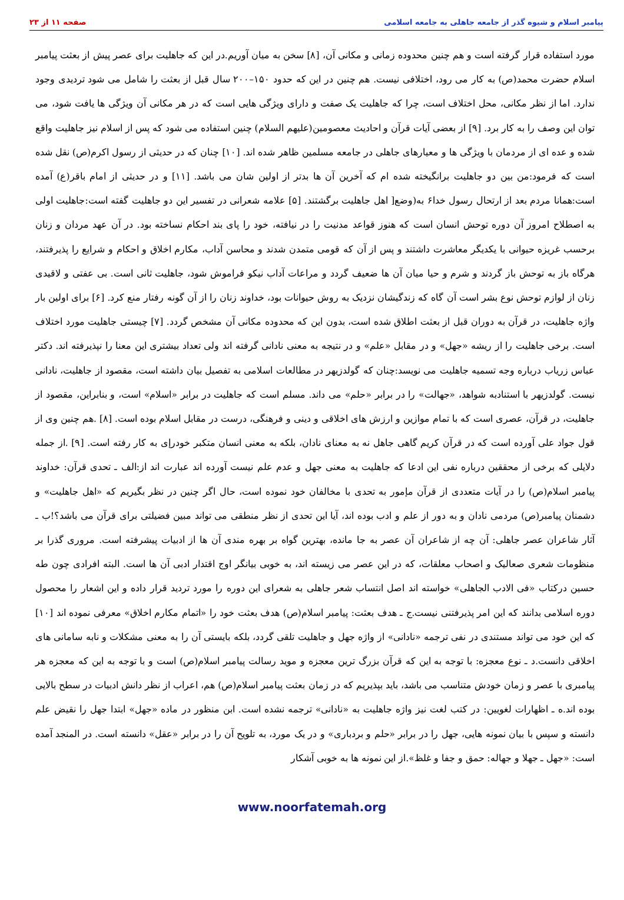پیامبر اسلام و شیوه گذر از جامعه جاهلی به جامعه اسلامی صفحه ۱۱ از ۲۳
مورد استفاده قرار گرفته است و هم چنین محدوده زمانی و مکانی آن، [۸] سخن به میان آوریم.در این که جاهلیت برای عصر پیش از بعثت پیامبر اسلام حضرت محمد(ص) به کار می رود، اختلافی نیست. هم چنین در این که حدود ۱۵۰–۲۰۰ سال قبل از بعثت را شامل می شود تردیدی وجود ندارد. اما از نظر مکانی، محل اختلاف است، چرا که جاهلیت یک صفت و دارای ویژگی هایی است که در هر مکانی آن ویژگی ها یافت شود، می توان این وصف را به کار برد. [۹] از بعضی آیات قرآن و احادیث معصومین(علیهم السلام) چنین استفاده می شود که پس از اسلام نیز جاهلیت واقع شده و عده ای از مردمان با ویژگی ها و معیارهای جاهلی در جامعه مسلمین ظاهر شده اند. [۱۰] چنان که در حدیثی از رسول اکرم(ص) نقل شده است که فرمود:من بین دو جاهلیت برانگیخته شده ام که آخرین آن ها بدتر از اولین شان می باشد. [۱۱] و در حدیثی از امام باقر(ع) آمده است:همانا مردم بعد از ارتحال رسول خدا۶ به(وضع[ اهل جاهلیت برگشتند. [۵] علامه شعرانی در تفسیر این دو جاهلیت گفته است:جاهلیت اولی به اصطلاح امروز آن دوره توحش انسان است که هنوز قواعد مدنیت را در نیافته، خود را پای بند احکام نساخته بود. در آن عهد مردان و زنان برحسب غریزه حیوانی با یکدیگر معاشرت داشتند و پس از آن که قومی متمدن شدند و محاسن آداب، مکارم اخلاق و احکام و شرایع را پذیرفتند، هرگاه باز به توحش باز گردند و شرم و حیا میان آن ها ضعیف گردد و مراعات آداب نیکو فراموش شود، جاهلیت ثانی است. بی عفتی و لاقیدی زنان از لوازم توحش نوع بشر است آن گاه که زندگیشان نزدیک به روش حیوانات بود، خداوند زنان را از آن گونه رفتار منع کرد. [۶] برای اولین بار واژه جاهلیت، در قرآن به دوران قبل از بعثت اطلاق شده است، بدون این که محدوده مکانی آن مشخص گردد. [۷] چیستی جاهلیت مورد اختلاف است. برخی جاهلیت را از ریشه «جهل» و در مقابل «علم» و در نتیجه به معنی نادانی گرفته اند ولی تعداد بیشتری این معنا را نپذیرفته اند. دکتر عباس زریاب درباره وجه تسمیه جاهلیت می نویسد:چنان که گولدزیهر در مطالعات اسلامی به تفصیل بیان داشته است، مقصود از جاهلیت، نادانی نیست. گولدزیهر با استنادبه شواهد، «جهالت» را در برابر «حلم» می داند. مسلم است که جاهلیت در برابر «اسلام» است، و بنابراین، مقصود از جاهلیت، در قرآن، عصری است که با تمام موازین و ارزش های اخلاقی و دینی و فرهنگی، درست در مقابل اسلام بوده است. [۸] .هم چنین وی از قول جواد علی آورده است که در قرآن کریم گاهی جاهل نه به معنای نادان، بلکه به معنی انسان متکبر خودرإی به کار رفته است. [۹] .از جمله دلایلی که برخی از محققین درباره نفی این ادعا که جاهلیت به معنی جهل و عدم علم نیست آورده اند عبارت اند از:الف ـ تحدی قرآن: خداوند پیامبر اسلام(ص) را در آیات متعددی از قرآن مإمور به تحدی با مخالفان خود نموده است، حال اگر چنین در نظر بگیریم که «اهل جاهلیت» و دشمنان پیامبر(ص) مردمی نادان و به دور از علم و ادب بوده اند، آیا این تحدی از نظر منطقی می تواند مبین فضیلتی برای قرآن می باشد؟!ب ـ آثار شاعران عصر جاهلی: آن چه از شاعران آن عصر به جا مانده، بهترین گواه بر بهره مندی آن ها از ادبیات پیشرفته است. مروری گذرا بر منظومات شعری صعالیک و اصحاب معلقات، که در این عصر می زیسته اند، به خوبی بیانگر اوج اقتدار ادبی آن ها است. البته افرادی چون طه حسین درکتاب «فی الادب الجاهلی» خواسته اند اصل انتساب شعر جاهلی به شعرای این دوره را مورد تردید قرار داده و این اشعار را محصول دوره اسلامی بدانند که این امر پذیرفتنی نیست.ج ـ هدف بعثت: پیامبر اسلام(ص) هدف بعثت خود را «اتمام مکارم اخلاق» معرفی نموده اند [۱۰] که این خود می تواند مستندی در نفی ترجمه «نادانی» از واژه جهل و جاهلیت تلقی گردد، بلکه بایستی آن را به معنی مشکلات و نابه سامانی های اخلاقی دانست.د ـ نوع معجزه: با توجه به این که قرآن بزرگ ترین معجزه و موید رسالت پیامبر اسلام(ص) است و با توجه به این که معجزه هر پیامبری با عصر و زمان خودش متناسب می باشد، باید بپذیریم که در زمان بعثت پیامبر اسلام(ص) هم، اعراب از نظر دانش ادبیات در سطح بالایی بوده اند.ه ـ اظهارات لغویین: در کتب لغت نیز واژه جاهلیت به «نادانی» ترجمه نشده است. ابن منظور در ماده «جهل» ابتدا جهل را نقیض علم دانسته و سپس با بیان نمونه هایی، جهل را در برابر «حلم و بردباری» و در یک مورد، به تلویح آن را در برابر «عقل» دانسته است. در المنجد آمده است: «جهل ـ جهلا و جهاله: حمق و جفا و غلظ».از این نمونه ها به خوبی آشکار
www.noorfatemah.org